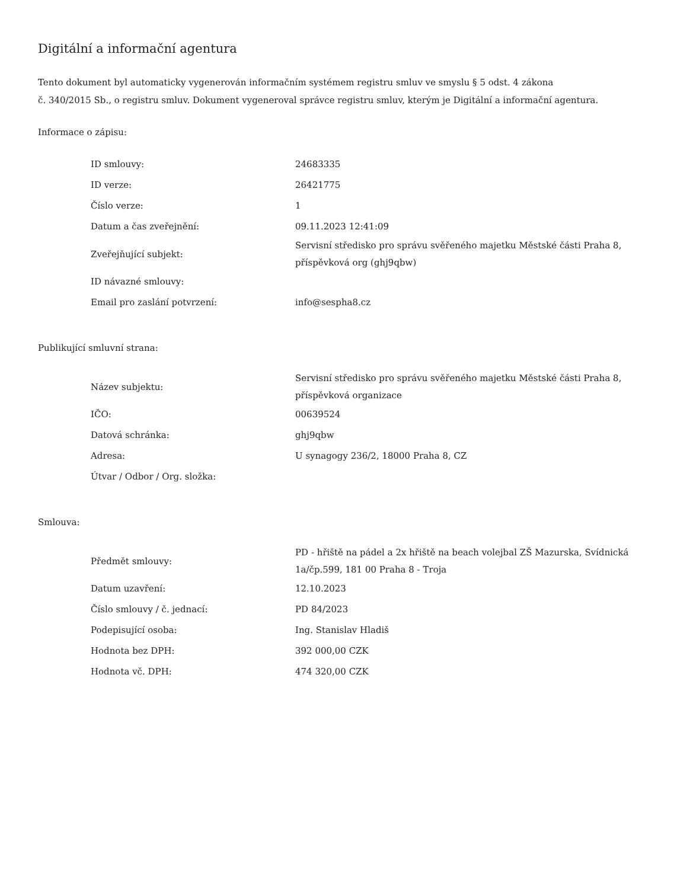Digitální a informační agentura
Tento dokument byl automaticky vygenerován informačním systémem registru smluv ve smyslu § 5 odst. 4 zákona
č. 340/2015 Sb., o registru smluv. Dokument vygeneroval správce registru smluv, kterým je Digitální a informační agentura.
Informace o zápisu:
| ID smlouvy: | 24683335 |
| ID verze: | 26421775 |
| Číslo verze: | 1 |
| Datum a čas zveřejnění: | 09.11.2023 12:41:09 |
| Zveřejňující subjekt: | Servisní středisko pro správu svěřeného majetku Městské části Praha 8, příspěvková org (ghj9qbw) |
| ID návazné smlouvy: | |
| Email pro zaslání potvrzení: | info@sespha8.cz |
Publikující smluvní strana:
| Název subjektu: | Servisní středisko pro správu svěřeného majetku Městské části Praha 8, příspěvková organizace |
| IČO: | 00639524 |
| Datová schránka: | ghj9qbw |
| Adresa: | U synagogy 236/2, 18000 Praha 8, CZ |
| Útvar / Odbor / Org. složka: | |
Smlouva:
| Předmět smlouvy: | PD - hřiště na pádel a 2x hřiště na beach volejbal ZŠ Mazurska, Svídnická 1a/čp.599, 181 00 Praha 8 - Troja |
| Datum uzavření: | 12.10.2023 |
| Číslo smlouvy / č. jednací: | PD 84/2023 |
| Podepisující osoba: | Ing. Stanislav Hladiš |
| Hodnota bez DPH: | 392 000,00 CZK |
| Hodnota vč. DPH: | 474 320,00 CZK |